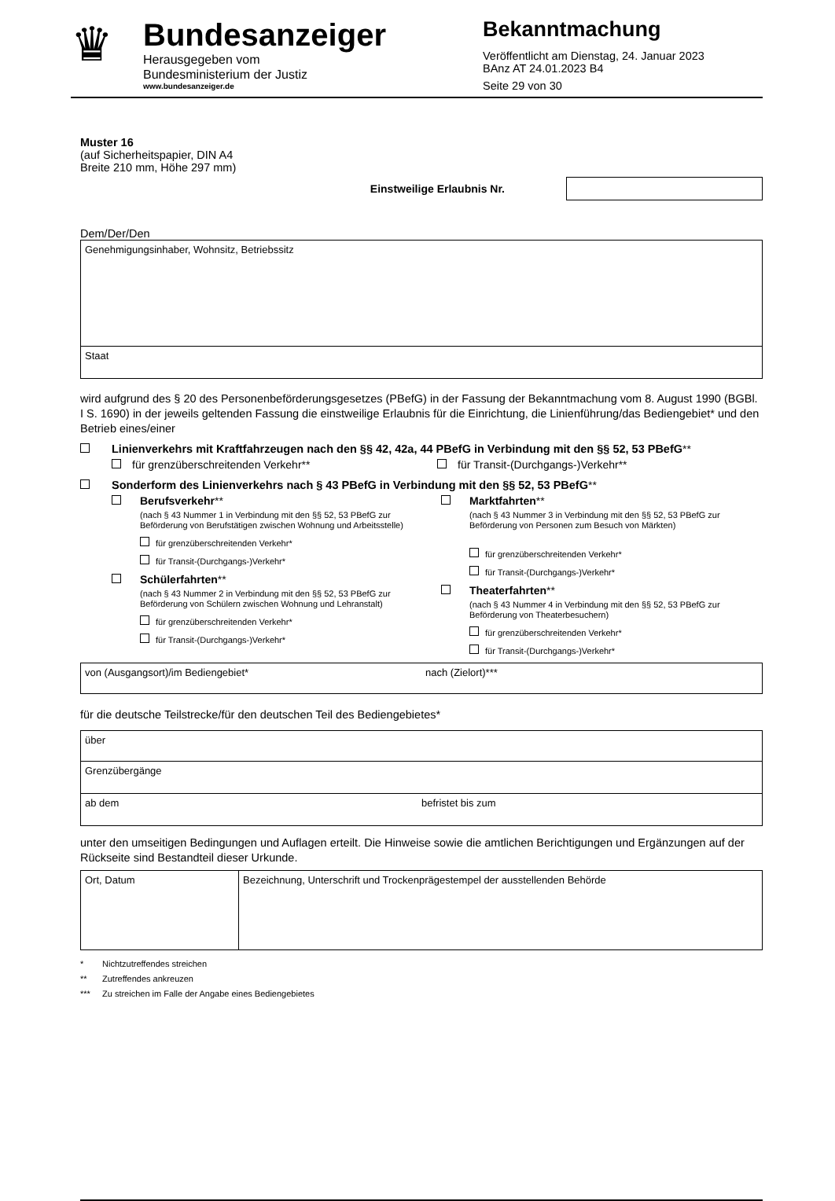♛
Bundesanzeiger
Herausgegeben vom
Bundesministerium der Justiz
www.bundesanzeiger.de
Bekanntmachung
Veröffentlicht am Dienstag, 24. Januar 2023
BAnz AT 24.01.2023 B4
Seite 29 von 30
Muster 16
(auf Sicherheitspapier, DIN A4
Breite 210 mm, Höhe 297 mm)
Einstweilige Erlaubnis Nr.
Dem/Der/Den
Genehmigungsinhaber, Wohnsitz, Betriebssitz
Staat
wird aufgrund des § 20 des Personenbeförderungsgesetzes (PBefG) in der Fassung der Bekanntmachung vom 8. August 1990 (BGBl. I S. 1690) in der jeweils geltenden Fassung die einstweilige Erlaubnis für die Einrichtung, die Linienführung/das Bediengebiet* und den Betrieb eines/einer
Linienverkehrs mit Kraftfahrzeugen nach den §§ 42, 42a, 44 PBefG in Verbindung mit den §§ 52, 53 PBefG**
für grenzüberschreitenden Verkehr**
für Transit-(Durchgangs-)Verkehr**
Sonderform des Linienverkehrs nach § 43 PBefG in Verbindung mit den §§ 52, 53 PBefG**
Berufsverkehr**
(nach § 43 Nummer 1 in Verbindung mit den §§ 52, 53 PBefG zur Beförderung von Berufstätigen zwischen Wohnung und Arbeitsstelle)
für grenzüberschreitenden Verkehr*
für Transit-(Durchgangs-)Verkehr*
Schülerfahrten**
(nach § 43 Nummer 2 in Verbindung mit den §§ 52, 53 PBefG zur Beförderung von Schülern zwischen Wohnung und Lehranstalt)
für grenzüberschreitenden Verkehr*
für Transit-(Durchgangs-)Verkehr*
Marktfahrten**
(nach § 43 Nummer 3 in Verbindung mit den §§ 52, 53 PBefG zur Beförderung von Personen zum Besuch von Märkten)
für grenzüberschreitenden Verkehr*
für Transit-(Durchgangs-)Verkehr*
Theaterfahrten**
(nach § 43 Nummer 4 in Verbindung mit den §§ 52, 53 PBefG zur Beförderung von Theaterbesuchern)
für grenzüberschreitenden Verkehr*
für Transit-(Durchgangs-)Verkehr*
von (Ausgangsort)/im Bediengebiet*
nach (Zielort)***
für die deutsche Teilstrecke/für den deutschen Teil des Bediengebietes*
über
Grenzübergänge
ab dem befristet bis zum
unter den umseitigen Bedingungen und Auflagen erteilt. Die Hinweise sowie die amtlichen Berichtigungen und Ergänzungen auf der Rückseite sind Bestandteil dieser Urkunde.
Ort, Datum Bezeichnung, Unterschrift und Trockenprägestempel der ausstellenden Behörde
* Nichtzutreffendes streichen
** Zutreffendes ankreuzen
*** Zu streichen im Falle der Angabe eines Bediengebietes